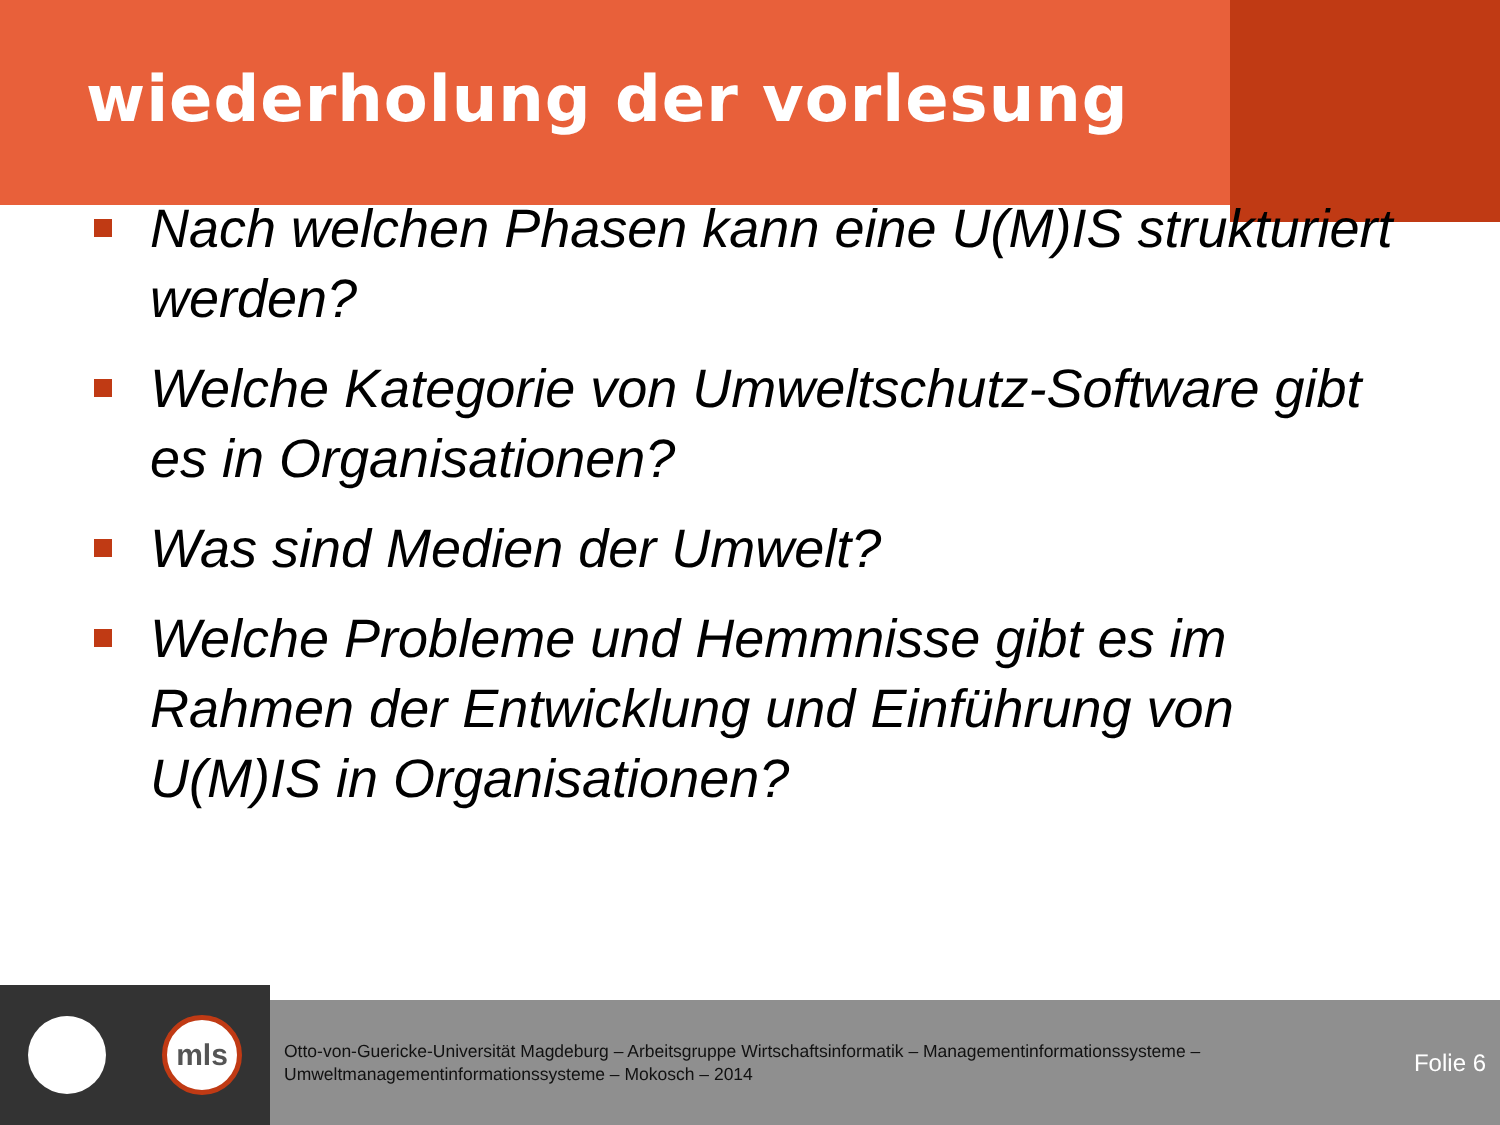wiederholung der vorlesung
Nach welchen Phasen kann eine U(M)IS strukturiert werden?
Welche Kategorie von Umweltschutz-Software gibt es in Organisationen?
Was sind Medien der Umwelt?
Welche Probleme und Hemmnisse gibt es im Rahmen der Entwicklung und Einführung von U(M)IS in Organisationen?
mls
Otto-von-Guericke-Universität Magdeburg – Arbeitsgruppe Wirtschaftsinformatik – Managementinformationssysteme – Umweltmanagementinformationssysteme – Mokosch – 2014
Folie 6